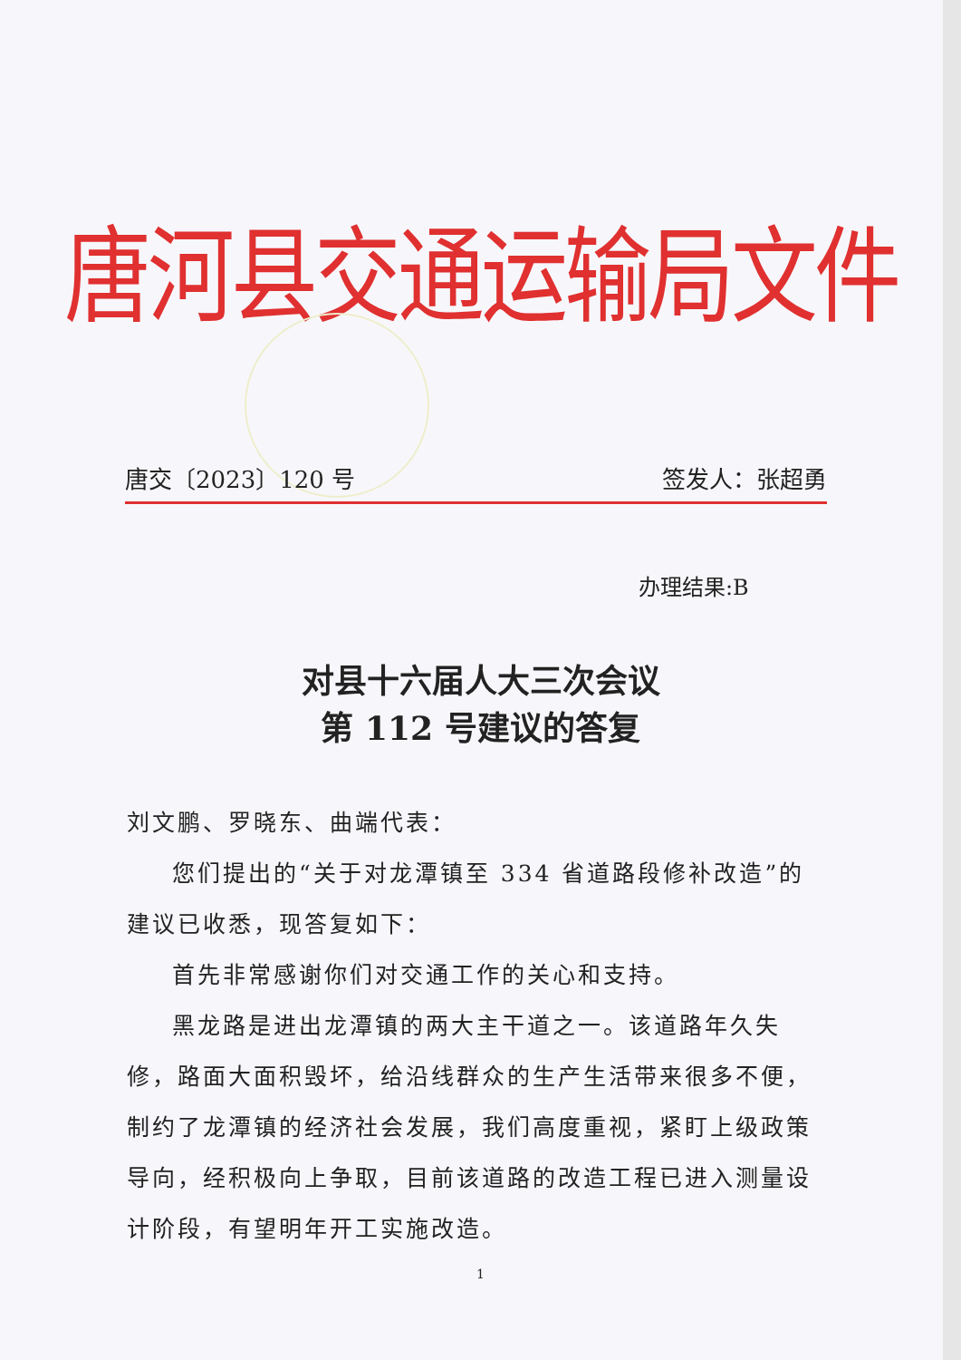唐河县交通运输局文件
唐交〔2023〕120 号 签发人：张超勇
办理结果:B
对县十六届人大三次会议
第 112 号建议的答复
刘文鹏、罗晓东、曲端代表：
您们提出的“关于对龙潭镇至 334 省道路段修补改造”的建议已收悉，现答复如下：
首先非常感谢你们对交通工作的关心和支持。
黑龙路是进出龙潭镇的两大主干道之一。该道路年久失修，路面大面积毁坏，给沿线群众的生产生活带来很多不便，制约了龙潭镇的经济社会发展，我们高度重视，紧盯上级政策导向，经积极向上争取，目前该道路的改造工程已进入测量设计阶段，有望明年开工实施改造。
1